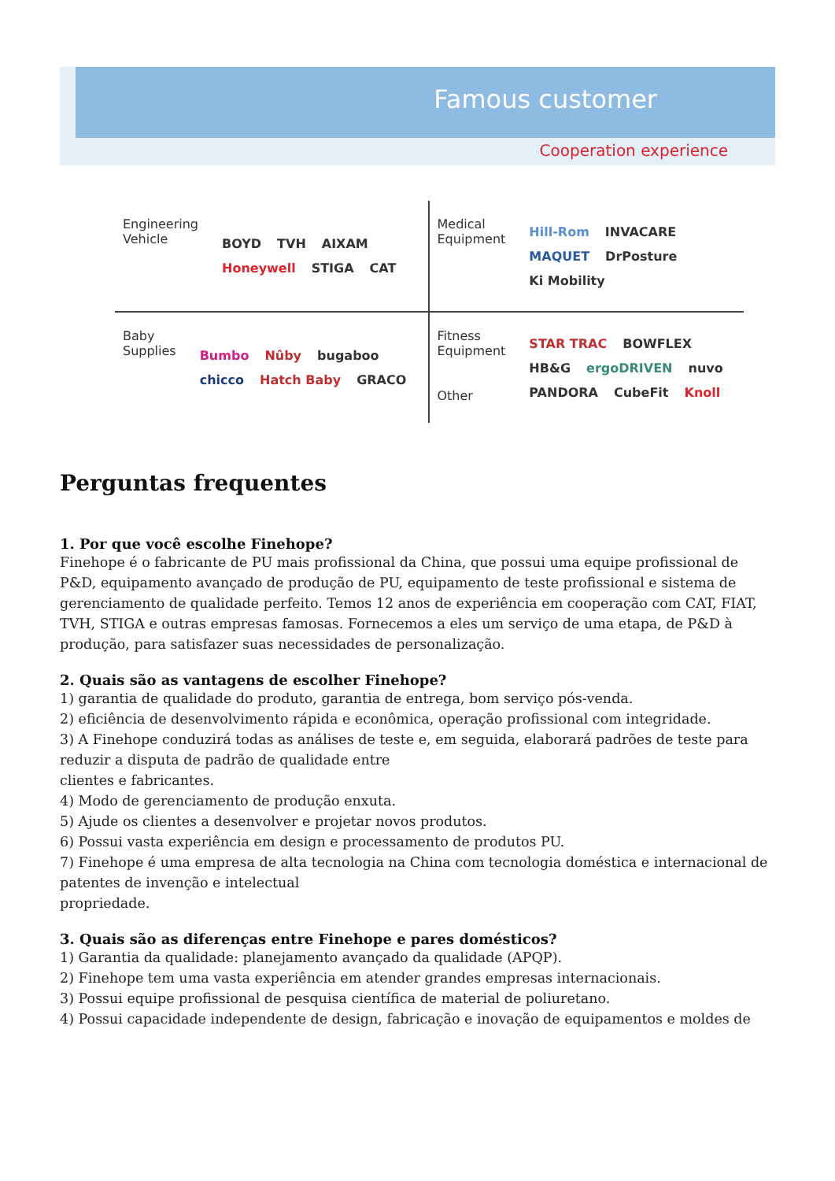Famous customer
Cooperation experience
Engineering Vehicle
BOYD TVH AIXAM Honeywell STIGA CAT
Medical Equipment
Hill-Rom INVACARE MAQUET DrPosture Ki Mobility
Baby Supplies
Bumbo Nûby bugaboo chicco Hatch Baby GRACO
Fitness Equipment
Other
STAR TRAC BOWFLEX HB&G ergoDRIVEN nuvo PANDORA CubeFit Knoll
Perguntas frequentes
1. Por que você escolhe Finehope?
Finehope é o fabricante de PU mais profissional da China, que possui uma equipe profissional de P&D, equipamento avançado de produção de PU, equipamento de teste profissional e sistema de gerenciamento de qualidade perfeito. Temos 12 anos de experiência em cooperação com CAT, FIAT, TVH, STIGA e outras empresas famosas. Fornecemos a eles um serviço de uma etapa, de P&D à produção, para satisfazer suas necessidades de personalização.
2. Quais são as vantagens de escolher Finehope?
1) garantia de qualidade do produto, garantia de entrega, bom serviço pós-venda.
2) eficiência de desenvolvimento rápida e econômica, operação profissional com integridade.
3) A Finehope conduzirá todas as análises de teste e, em seguida, elaborará padrões de teste para reduzir a disputa de padrão de qualidade entre
clientes e fabricantes.
4) Modo de gerenciamento de produção enxuta.
5) Ajude os clientes a desenvolver e projetar novos produtos.
6) Possui vasta experiência em design e processamento de produtos PU.
7) Finehope é uma empresa de alta tecnologia na China com tecnologia doméstica e internacional de patentes de invenção e intelectual
propriedade.
3. Quais são as diferenças entre Finehope e pares domésticos?
1) Garantia da qualidade: planejamento avançado da qualidade (APQP).
2) Finehope tem uma vasta experiência em atender grandes empresas internacionais.
3) Possui equipe profissional de pesquisa científica de material de poliuretano.
4) Possui capacidade independente de design, fabricação e inovação de equipamentos e moldes de